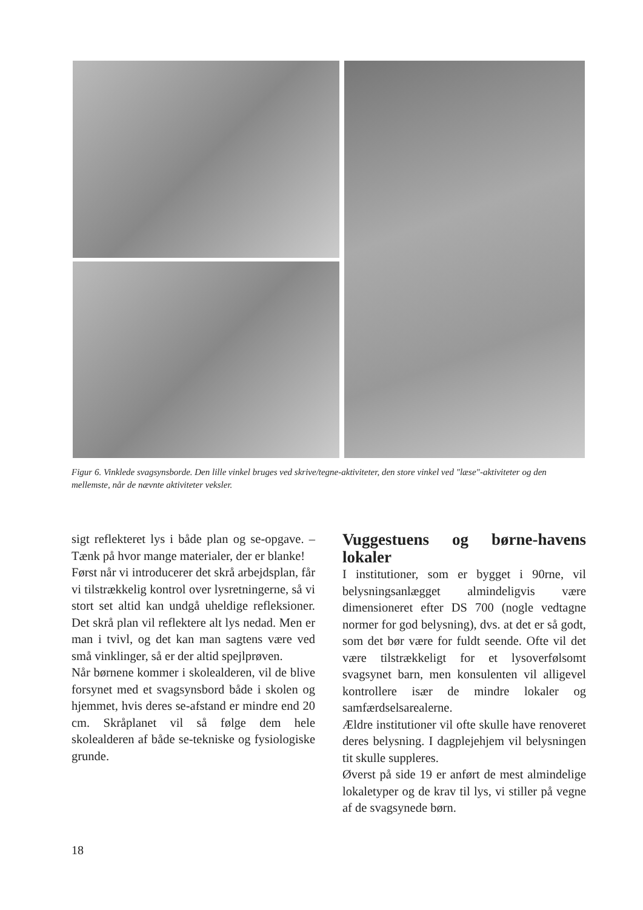Figur 6. Vinklede svagsynsborde. Den lille vinkel bruges ved skrive/tegne-aktiviteter, den store vinkel ved "læse"-aktiviteter og den mellemste, når de nævnte aktiviteter veksler.
sigt reflekteret lys i både plan og se-opgave. – Tænk på hvor mange materialer, der er blanke!
Først når vi introducerer det skrå arbejdsplan, får vi tilstrækkelig kontrol over lysretningerne, så vi stort set altid kan undgå uheldige refleksioner. Det skrå plan vil reflektere alt lys nedad. Men er man i tvivl, og det kan man sagtens være ved små vinklinger, så er der altid spejlprøven.
Når børnene kommer i skolealderen, vil de blive forsynet med et svagsynsbord både i skolen og hjemmet, hvis deres se-afstand er mindre end 20 cm. Skråplanet vil så følge dem hele skolealderen af både se-tekniske og fysiologiske grunde.
Vuggestuens og børne-havens lokaler
I institutioner, som er bygget i 90rne, vil belysningsanlægget almindeligvis være dimensioneret efter DS 700 (nogle vedtagne normer for god belysning), dvs. at det er så godt, som det bør være for fuldt seende. Ofte vil det være tilstrækkeligt for et lysoverfølsomt svagsynet barn, men konsulenten vil alligevel kontrollere især de mindre lokaler og samfærdselsarealerne.
Ældre institutioner vil ofte skulle have renoveret deres belysning. I dagplejehjem vil belysningen tit skulle suppleres.
Øverst på side 19 er anført de mest almindelige lokaletyper og de krav til lys, vi stiller på vegne af de svagsynede børn.
18